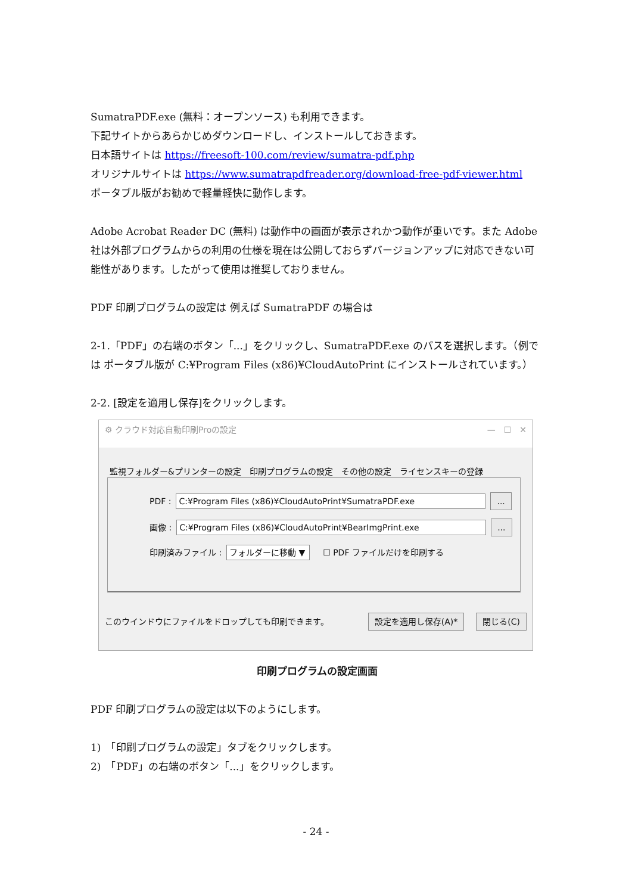SumatraPDF.exe (無料：オープンソース) も利用できます。
下記サイトからあらかじめダウンロードし、インストールしておきます。
日本語サイトは https://freesoft-100.com/review/sumatra-pdf.php
オリジナルサイトは https://www.sumatrapdfreader.org/download-free-pdf-viewer.html
ポータブル版がお勧めで軽量軽快に動作します。
Adobe Acrobat Reader DC (無料) は動作中の画面が表示されかつ動作が重いです。また Adobe 社は外部プログラムからの利用の仕様を現在は公開しておらずバージョンアップに対応できない可能性があります。したがって使用は推奨しておりません。
PDF 印刷プログラムの設定は 例えば SumatraPDF の場合は
2-1.「PDF」の右端のボタン「...」をクリックし、SumatraPDF.exe のパスを選択します。（例では ポータブル版が C:¥Program Files (x86)¥CloudAutoPrint にインストールされています。）
2-2. [設定を適用し保存]をクリックします。
⚙ クラウド対応自動印刷Proの設定 —　☐　✕
監視フォルダー&プリンターの設定 印刷プログラムの設定 その他の設定 ライセンスキーの登録
PDF : C:¥Program Files (x86)¥CloudAutoPrint¥SumatraPDF.exe...
画像 : C:¥Program Files (x86)¥CloudAutoPrint¥BearImgPrint.exe...
印刷済みファイル : フォルダーに移動 ▼　☐ PDF ファイルだけを印刷する
このウインドウにファイルをドロップしても印刷できます。 設定を適用し保存(A)* 閉じる(C)
印刷プログラムの設定画面
PDF 印刷プログラムの設定は以下のようにします。
1)　「印刷プログラムの設定」タブをクリックします。
2)　「PDF」の右端のボタン「...」をクリックします。
- 24 -